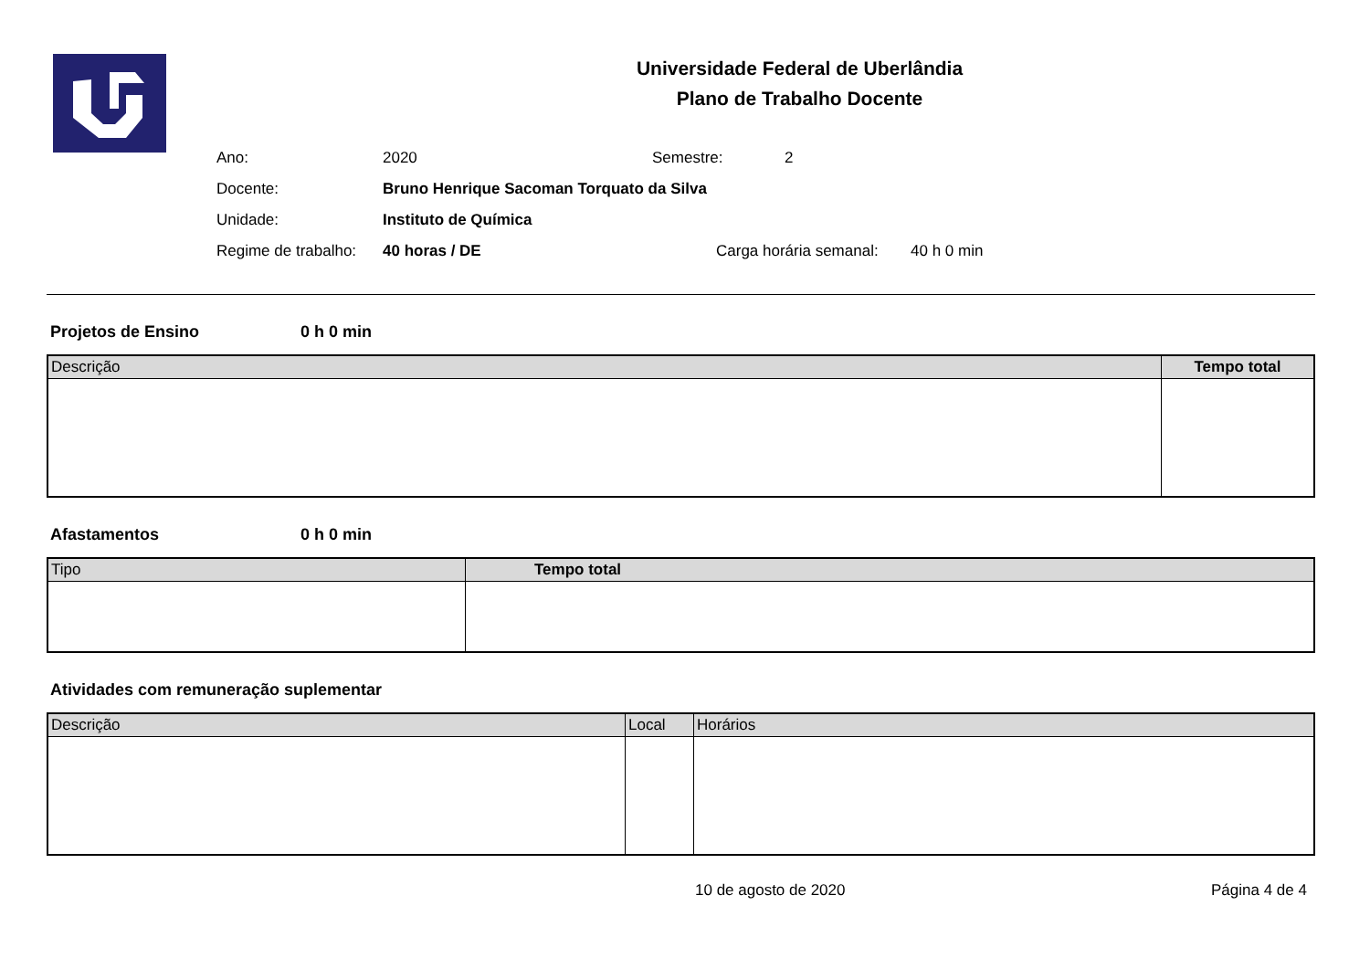Universidade Federal de Uberlândia
Plano de Trabalho Docente
Ano: 2020 Semestre: 2
Docente: Bruno Henrique Sacoman Torquato da Silva
Unidade: Instituto de Química
Regime de trabalho: 40 horas / DE Carga horária semanal: 40 h 0 min
Projetos de Ensino 0 h 0 min
| Descrição | Tempo total |
| --- | --- |
Afastamentos 0 h 0 min
| Tipo | Tempo total |
| --- | --- |
Atividades com remuneração suplementar
| Descrição | Local | Horários |
| --- | --- | --- |
10 de agosto de 2020 Página 4 de 4